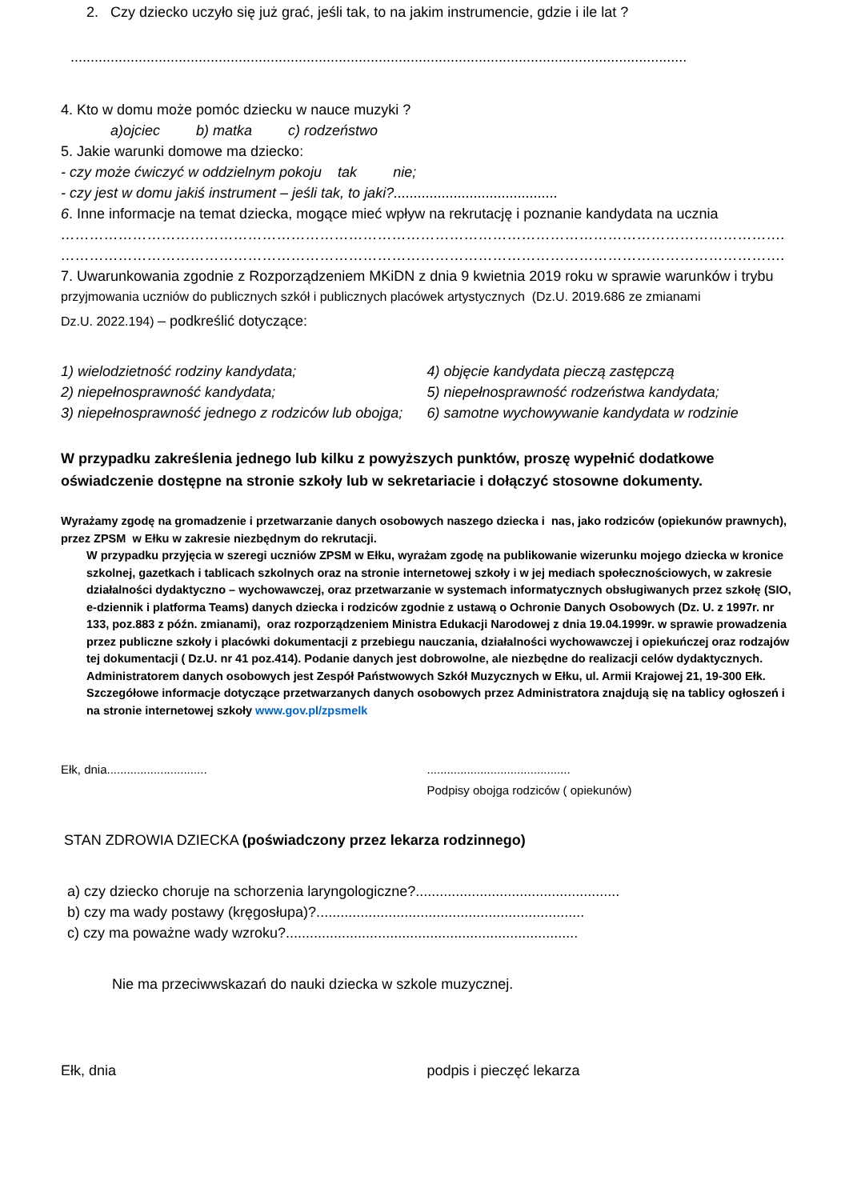2. Czy dziecko uczyło się już grać, jeśli tak, to na jakim instrumencie, gdzie i ile lat ?
..........................................................................................................................................................
4. Kto w domu może pomóc dziecku w nauce muzyki ?
a)ojciec b) matka c) rodzeństwo
5. Jakie warunki domowe ma dziecko:
- czy może ćwiczyć w oddzielnym pokoju tak nie;
- czy jest w domu jakiś instrument – jeśli tak, to jaki?.........................................
6. Inne informacje na temat dziecka, mogące mieć wpływ na rekrutację i poznanie kandydata na ucznia
…………………………………………………………………………………………………………………………………….
…………………………………………………………………………………………………………………………………….
7. Uwarunkowania zgodnie z Rozporządzeniem MKiDN z dnia 9 kwietnia 2019 roku w sprawie warunków i trybu
przyjmowania uczniów do publicznych szkół i publicznych placówek artystycznych (Dz.U. 2019.686 ze zmianami
Dz.U. 2022.194) – podkreślić dotyczące:
1) wielodzietność rodziny kandydata;
2) niepełnosprawność kandydata;
3) niepełnosprawność jednego z rodziców lub obojga;
4) objęcie kandydata pieczą zastępczą
5) niepełnosprawność rodzeństwa kandydata;
6) samotne wychowywanie kandydata w rodzinie
W przypadku zakreślenia jednego lub kilku z powyższych punktów, proszę wypełnić dodatkowe oświadczenie dostępne na stronie szkoły lub w sekretariacie i dołączyć stosowne dokumenty.
Wyrażamy zgodę na gromadzenie i przetwarzanie danych osobowych naszego dziecka i nas, jako rodziców (opiekunów prawnych), przez ZPSM w Ełku w zakresie niezbędnym do rekrutacji.
W przypadku przyjęcia w szeregi uczniów ZPSM w Ełku, wyrażam zgodę na publikowanie wizerunku mojego dziecka w kronice szkolnej, gazetkach i tablicach szkolnych oraz na stronie internetowej szkoły i w jej mediach społecznościowych, w zakresie działalności dydaktyczno – wychowawczej, oraz przetwarzanie w systemach informatycznych obsługiwanych przez szkołę (SIO, e-dziennik i platforma Teams) danych dziecka i rodziców zgodnie z ustawą o Ochronie Danych Osobowych (Dz. U. z 1997r. nr 133, poz.883 z późn. zmianami), oraz rozporządzeniem Ministra Edukacji Narodowej z dnia 19.04.1999r. w sprawie prowadzenia przez publiczne szkoły i placówki dokumentacji z przebiegu nauczania, działalności wychowawczej i opiekuńczej oraz rodzajów tej dokumentacji ( Dz.U. nr 41 poz.414). Podanie danych jest dobrowolne, ale niezbędne do realizacji celów dydaktycznych. Administratorem danych osobowych jest Zespół Państwowych Szkół Muzycznych w Ełku, ul. Armii Krajowej 21, 19-300 Ełk. Szczegółowe informacje dotyczące przetwarzanych danych osobowych przez Administratora znajdują się na tablicy ogłoszeń i na stronie internetowej szkoły www.gov.pl/zpsmelk
Ełk, dnia.............................. ...........................................
Podpisy obojga rodziców ( opiekunów)
STAN ZDROWIA DZIECKA (poświadczony przez lekarza rodzinnego)
a) czy dziecko choruje na schorzenia laryngologiczne?...................................................
b) czy ma wady postawy (kręgosłupa)?...................................................................
c) czy ma poważne wady wzroku?.........................................................................
Nie ma przeciwwskazań do nauki dziecka w szkole muzycznej.
Ełk, dnia podpis i pieczęć lekarza